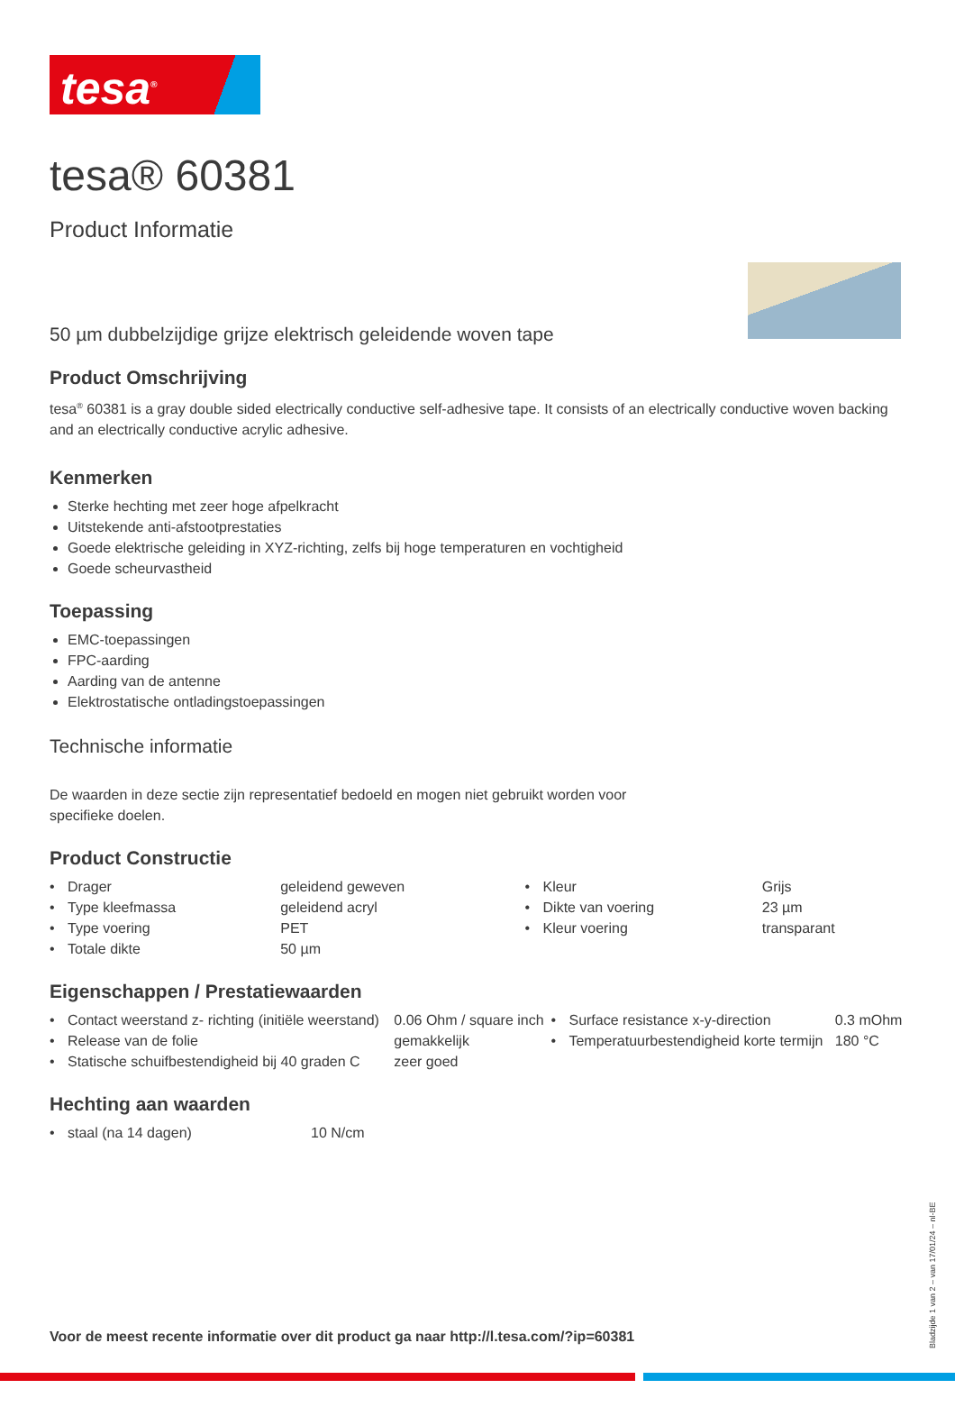tesa<sup>®</sup>
tesa® 60381
Product Informatie
50 µm dubbelzijdige grijze elektrisch geleidende woven tape
Product Omschrijving
tesa<sup>®</sup> 60381 is a gray double sided electrically conductive self-adhesive tape. It consists of an electrically conductive woven backing and an electrically conductive acrylic adhesive.
Kenmerken
Sterke hechting met zeer hoge afpelkracht
Uitstekende anti-afstootprestaties
Goede elektrische geleiding in XYZ-richting, zelfs bij hoge temperaturen en vochtigheid
Goede scheurvastheid
Toepassing
EMC-toepassingen
FPC-aarding
Aarding van de antenne
Elektrostatische ontladingstoepassingen
Technische informatie
De waarden in deze sectie zijn representatief bedoeld en mogen niet gebruikt worden voor specifieke doelen.
Product Constructie
| • | Drager | geleidend geweven | • | Kleur | Grijs |
| • | Type kleefmassa | geleidend acryl | • | Dikte van voering | 23 µm |
| • | Type voering | PET | • | Kleur voering | transparant |
| • | Totale dikte | 50 µm | | | |
Eigenschappen / Prestatiewaarden
| • | Contact weerstand z- richting (initiële weerstand) | 0.06 Ohm / square inch | • | Surface resistance x-y-direction | 0.3 mOhm |
| • | Release van de folie | gemakkelijk | • | Temperatuurbestendigheid korte termijn | 180 °C |
| • | Statische schuifbestendigheid bij 40 graden C | zeer goed | | | |
Hechting aan waarden
| • | staal (na 14 dagen) | 10 N/cm |
Voor de meest recente informatie over dit product ga naar http://l.tesa.com/?ip=60381
Bladzijde 1 van 2 – van 17/01/24 – nl-BE